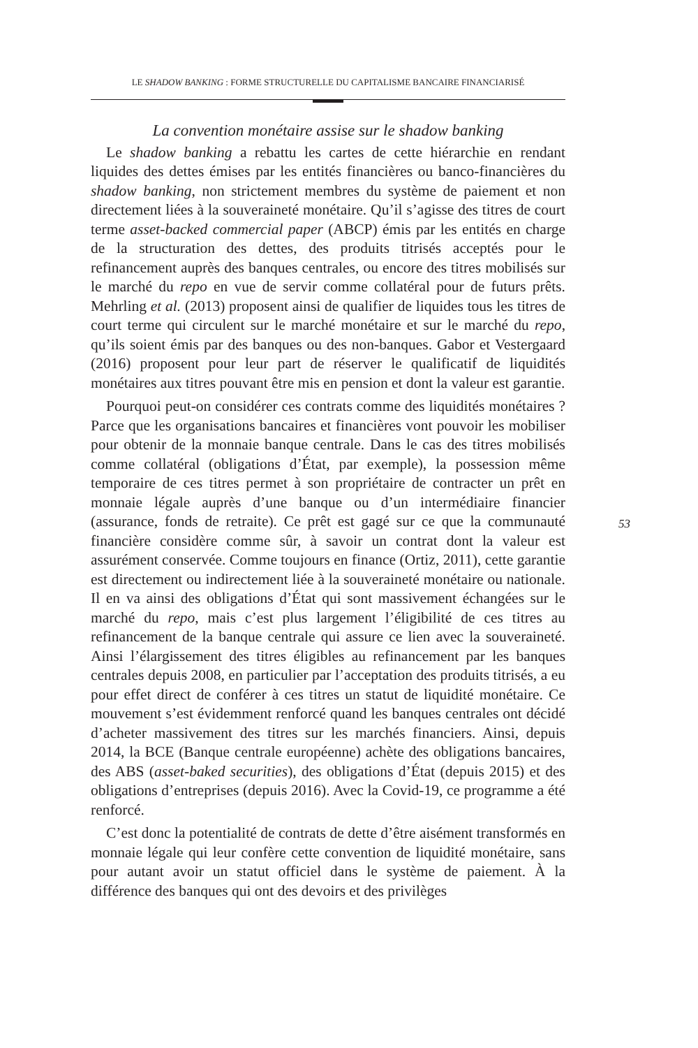LE SHADOW BANKING : FORME STRUCTURELLE DU CAPITALISME BANCAIRE FINANCIARISÉ
La convention monétaire assise sur le shadow banking
Le shadow banking a rebattu les cartes de cette hiérarchie en rendant liquides des dettes émises par les entités financières ou banco-financières du shadow banking, non strictement membres du système de paiement et non directement liées à la souveraineté monétaire. Qu’il s’agisse des titres de court terme asset-backed commercial paper (ABCP) émis par les entités en charge de la structuration des dettes, des produits titrisés acceptés pour le refinancement auprès des banques centrales, ou encore des titres mobilisés sur le marché du repo en vue de servir comme collatéral pour de futurs prêts. Mehrling et al. (2013) proposent ainsi de qualifier de liquides tous les titres de court terme qui circulent sur le marché monétaire et sur le marché du repo, qu’ils soient émis par des banques ou des non-banques. Gabor et Vestergaard (2016) proposent pour leur part de réserver le qualificatif de liquidités monétaires aux titres pouvant être mis en pension et dont la valeur est garantie.
Pourquoi peut-on considérer ces contrats comme des liquidités monétaires ? Parce que les organisations bancaires et financières vont pouvoir les mobiliser pour obtenir de la monnaie banque centrale. Dans le cas des titres mobilisés comme collatéral (obligations d’État, par exemple), la possession même temporaire de ces titres permet à son propriétaire de contracter un prêt en monnaie légale auprès d’une banque ou d’un intermédiaire financier (assurance, fonds de retraite). Ce prêt est gagé sur ce que la communauté financière considère comme sûr, à savoir un contrat dont la valeur est assurément conservée. Comme toujours en finance (Ortiz, 2011), cette garantie est directement ou indirectement liée à la souveraineté monétaire ou nationale. Il en va ainsi des obligations d’État qui sont massivement échangées sur le marché du repo, mais c’est plus largement l’éligibilité de ces titres au refinancement de la banque centrale qui assure ce lien avec la souveraineté. Ainsi l’élargissement des titres éligibles au refinancement par les banques centrales depuis 2008, en particulier par l’acceptation des produits titrisés, a eu pour effet direct de conférer à ces titres un statut de liquidité monétaire. Ce mouvement s’est évidemment renforcé quand les banques centrales ont décidé d’acheter massivement des titres sur les marchés financiers. Ainsi, depuis 2014, la BCE (Banque centrale européenne) achète des obligations bancaires, des ABS (asset-baked securities), des obligations d’État (depuis 2015) et des obligations d’entreprises (depuis 2016). Avec la Covid-19, ce programme a été renforcé.
C’est donc la potentialité de contrats de dette d’être aisément transformés en monnaie légale qui leur confère cette convention de liquidité monétaire, sans pour autant avoir un statut officiel dans le système de paiement. À la différence des banques qui ont des devoirs et des privilèges
53